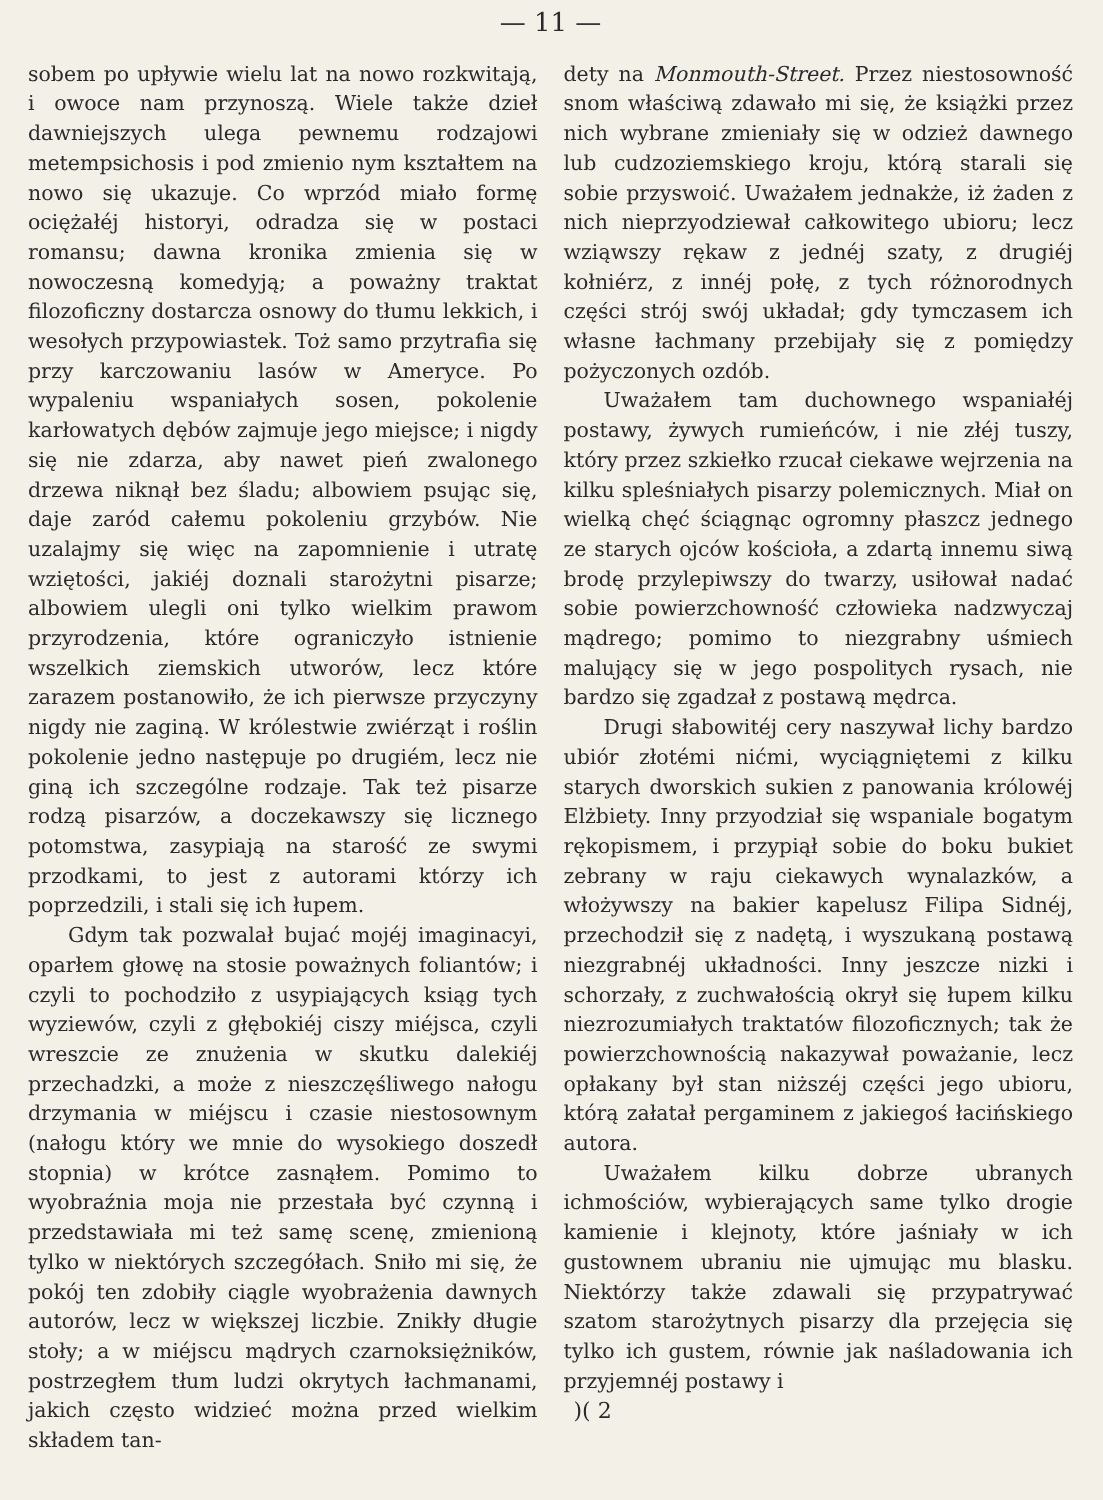— 11 —
sobem po upływie wielu lat na nowo rozkwitają, i owoce nam przynoszą. Wiele także dzieł dawniejszych ulega pewnemu rodzajowi metempsichosis i pod zmienio nym kształtem na nowo się ukazuje. Co wprzód miało formę ociężałéj historyi, odradza się w postaci romansu; dawna kronika zmienia się w nowoczesną komedyją; a poważny traktat filozoficzny dostarcza osnowy do tłumu lekkich, i wesołych przypowiastek. Toż samo przytrafia się przy karczowaniu lasów w Ameryce. Po wypaleniu wspaniałych sosen, pokolenie karłowatych dębów zajmuje jego miejsce; i nigdy się nie zdarza, aby nawet pień zwalonego drzewa niknął bez śladu; albowiem psując się, daje zaród całemu pokoleniu grzybów. Nie uzalajmy się więc na zapomnienie i utratę wziętości, jakiéj doznali starożytni pisarze; albowiem ulegli oni tylko wielkim prawom przyrodzenia, które ograniczyło istnienie wszelkich ziemskich utworów, lecz które zarazem postanowiło, że ich pierwsze przyczyny nigdy nie zaginą. W królestwie zwiérząt i roślin pokolenie jedno następuje po drugiém, lecz nie giną ich szczególne rodzaje. Tak też pisarze rodzą pisarzów, a doczekawszy się licznego potomstwa, zasypiają na starość ze swymi przodkami, to jest z autorami którzy ich poprzedzili, i stali się ich łupem.
Gdym tak pozwalał bujać mojéj imaginacyi, oparłem głowę na stosie poważnych foliantów; i czyli to pochodziło z usypiających ksiąg tych wyziewów, czyli z głębokiéj ciszy miéjsca, czyli wreszcie ze znużenia w skutku dalekiéj przechadzki, a może z nieszczęśliwego nałogu drzymania w miéjscu i czasie niestosownym (nałogu który we mnie do wysokiego doszedł stopnia) w krótce zasnąłem. Pomimo to wyobraźnia moja nie przestała być czynną i przedstawiała mi też samę scenę, zmienioną tylko w niektórych szczegółach. Sniło mi się, że pokój ten zdobiły ciągle wyobrażenia dawnych autorów, lecz w większej liczbie. Znikły długie stoły; a w miéjscu mądrych czarnoksiężników, postrzegłem tłum ludzi okrytych łachmanami, jakich często widzieć można przed wielkim składem tan-
dety na Monmouth-Street. Przez niestosowność snom właściwą zdawało mi się, że książki przez nich wybrane zmieniały się w odzież dawnego lub cudzoziemskiego kroju, którą starali się sobie przyswoić. Uważałem jednakże, iż żaden z nich nieprzyodziewał całkowitego ubioru; lecz wziąwszy rękaw z jednéj szaty, z drugiéj kołniérz, z innéj połę, z tych różnorodnych części strój swój układał; gdy tymczasem ich własne łachmany przebijały się z pomiędzy pożyczonych ozdób.
Uważałem tam duchownego wspaniałéj postawy, żywych rumieńców, i nie złéj tuszy, który przez szkiełko rzucał ciekawe wejrzenia na kilku spleśniałych pisarzy polemicznych. Miał on wielką chęć ściągnąc ogromny płaszcz jednego ze starych ojców kościoła, a zdartą innemu siwą brodę przylepiwszy do twarzy, usiłował nadać sobie powierzchowność człowieka nadzwyczaj mądrego; pomimo to niezgrabny uśmiech malujący się w jego pospolitych rysach, nie bardzo się zgadzał z postawą mędrca.
Drugi słabowitéj cery naszywał lichy bardzo ubiór złotémi nićmi, wyciągniętemi z kilku starych dworskich sukien z panowania królowéj Elżbiety. Inny przyodział się wspaniale bogatym rękopismem, i przypiął sobie do boku bukiet zebrany w raju ciekawych wynalazków, a włożywszy na bakier kapelusz Filipa Sidnéj, przechodził się z nadętą, i wyszukaną postawą niezgrabnéj układności. Inny jeszcze nizki i schorzały, z zuchwałością okrył się łupem kilku niezrozumiałych traktatów filozoficznych; tak że powierzchownością nakazywał poważanie, lecz opłakany był stan niższéj części jego ubioru, którą załatał pergaminem z jakiegoś łacińskiego autora.
Uważałem kilku dobrze ubranych ichmościów, wybierających same tylko drogie kamienie i klejnoty, które jaśniały w ich gustownem ubraniu nie ujmując mu blasku. Niektórzy także zdawali się przypatrywać szatom starożytnych pisarzy dla przejęcia się tylko ich gustem, równie jak naśladowania ich przyjemnéj postawy i
)( 2